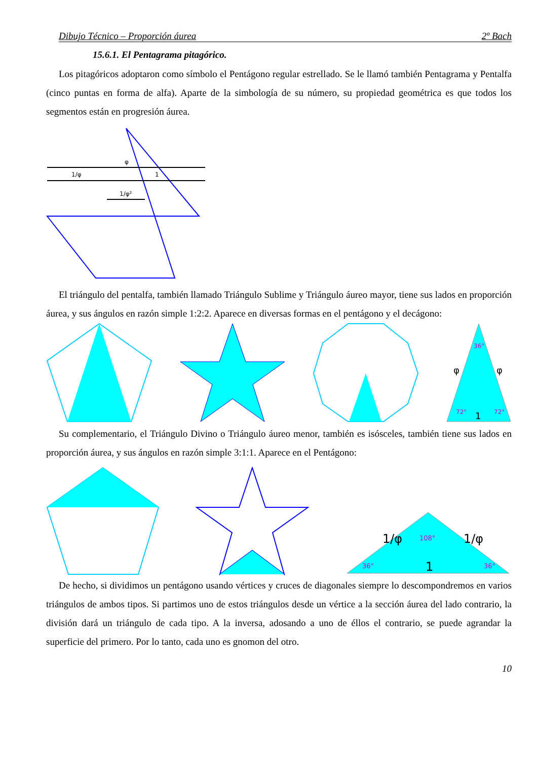Dibujo Técnico – Proporción áurea 2º Bach
15.6.1. El Pentagrama pitagórico.
Los pitagóricos adoptaron como símbolo el Pentágono regular estrellado. Se le llamó también Pentagrama y Pentalfa (cinco puntas en forma de alfa). Aparte de la simbología de su número, su propiedad geométrica es que todos los segmentos están en progresión áurea.
φ
1/φ
1
1/φ²
El triángulo del pentalfa, también llamado Triángulo Sublime y Triángulo áureo mayor, tiene sus lados en proporción áurea, y sus ángulos en razón simple 1:2:2. Aparece en diversas formas en el pentágono y el decágono:
φ
φ
1
36°
72°
72°
Su complementario, el Triángulo Divino o Triángulo áureo menor, también es isósceles, también tiene sus lados en proporción áurea, y sus ángulos en razón simple 3:1:1. Aparece en el Pentágono:
1/φ
1/φ
1
108°
36°
36°
De hecho, si dividimos un pentágono usando vértices y cruces de diagonales siempre lo descompondremos en varios triángulos de ambos tipos. Si partimos uno de estos triángulos desde un vértice a la sección áurea del lado contrario, la división dará un triángulo de cada tipo. A la inversa, adosando a uno de éllos el contrario, se puede agrandar la superficie del primero. Por lo tanto, cada uno es gnomon del otro.
10